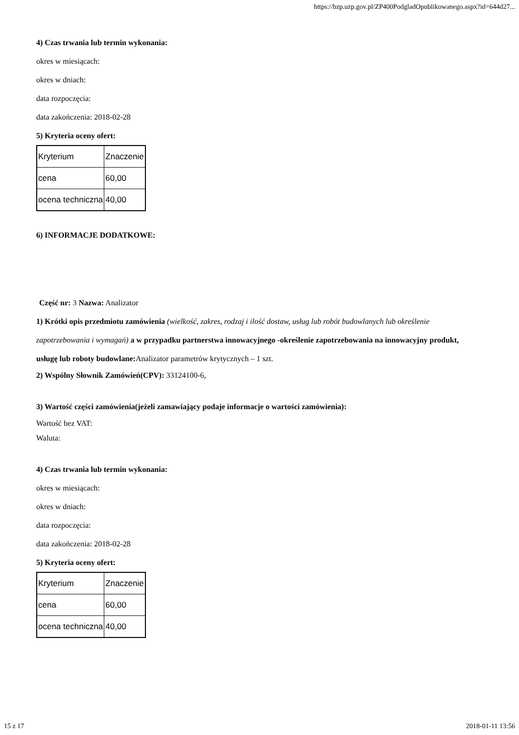https://bzp.uzp.gov.pl/ZP400PodgladOpublikowanego.aspx?id=644d27...
4) Czas trwania lub termin wykonania:
okres w miesiącach:
okres w dniach:
data rozpoczęcia:
data zakończenia: 2018-02-28
5) Kryteria oceny ofert:
| Kryterium | Znaczenie |
| cena | 60,00 |
| ocena techniczna | 40,00 |
6) INFORMACJE DODATKOWE:
Część nr: 3 Nazwa: Analizator
1) Krótki opis przedmiotu zamówienia (wielkość, zakres, rodzaj i ilość dostaw, usług lub robót budowlanych lub określenie zapotrzebowania i wymagań) a w przypadku partnerstwa innowacyjnego -określenie zapotrzebowania na innowacyjny produkt, usługę lub roboty budowlane: Analizator parametrów krytycznych – 1 szt.
2) Wspólny Słownik Zamówień(CPV): 33124100-6,
3) Wartość części zamówienia(jeżeli zamawiający podaje informacje o wartości zamówienia):
Wartość bez VAT:
Waluta:
4) Czas trwania lub termin wykonania:
okres w miesiącach:
okres w dniach:
data rozpoczęcia:
data zakończenia: 2018-02-28
5) Kryteria oceny ofert:
| Kryterium | Znaczenie |
| cena | 60,00 |
| ocena techniczna | 40,00 |
15 z 17 2018-01-11 13:56